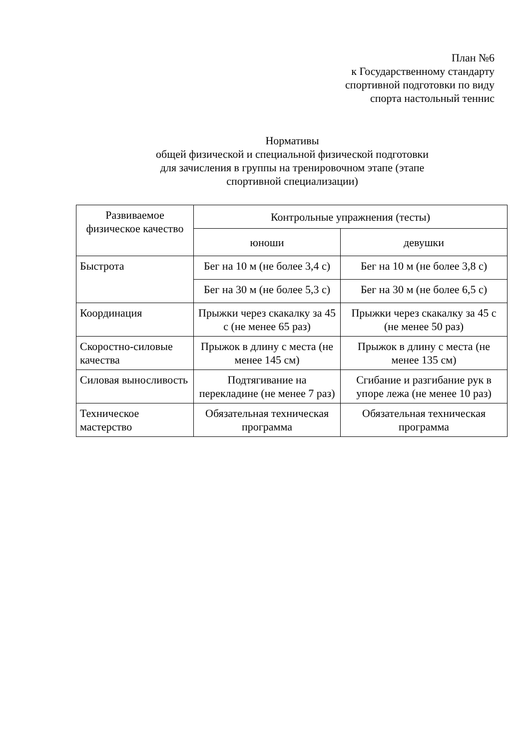План №6
к Государственному стандарту
спортивной подготовки по виду
спорта настольный теннис
Нормативы
общей физической и специальной физической подготовки
для зачисления в группы на тренировочном этапе (этапе
спортивной специализации)
| Развиваемое физическое качество | Контрольные упражнения (тесты) | |
| --- | --- | --- |
| | юноши | девушки |
| Быстрота | Бег на 10 м (не более 3,4 с) | Бег на 10 м (не более 3,8 с) |
| | Бег на 30 м (не более 5,3 с) | Бег на 30 м (не более 6,5 с) |
| Координация | Прыжки через скакалку за 45 с (не менее 65 раз) | Прыжки через скакалку за 45 с (не менее 50 раз) |
| Скоростно-силовые качества | Прыжок в длину с места (не менее 145 см) | Прыжок в длину с места (не менее 135 см) |
| Силовая выносливость | Подтягивание на перекладине (не менее 7 раз) | Сгибание и разгибание рук в упоре лежа (не менее 10 раз) |
| Техническое мастерство | Обязательная техническая программа | Обязательная техническая программа |